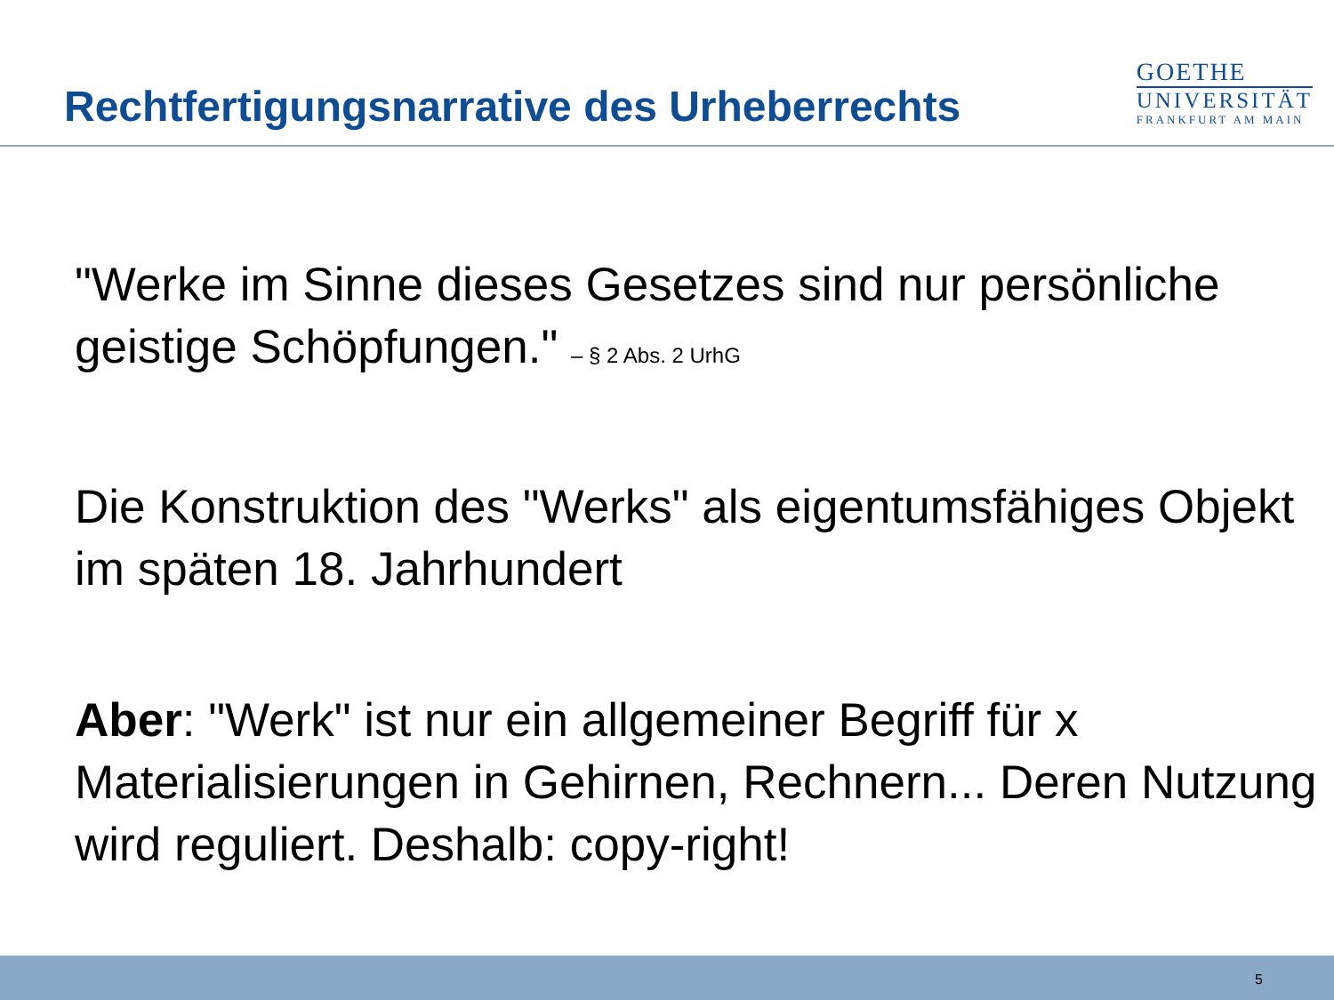Rechtfertigungsnarrative des Urheberrechts
GOETHE
UNIVERSITÄT
FRANKFURT AM MAIN
"Werke im Sinne dieses Gesetzes sind nur persönliche geistige Schöpfungen." – § 2 Abs. 2 UrhG
Die Konstruktion des "Werks" als eigentumsfähiges Objekt im späten 18. Jahrhundert
Aber: "Werk" ist nur ein allgemeiner Begriff für x Materialisierungen in Gehirnen, Rechnern... Deren Nutzung wird reguliert. Deshalb: copy-right!
5